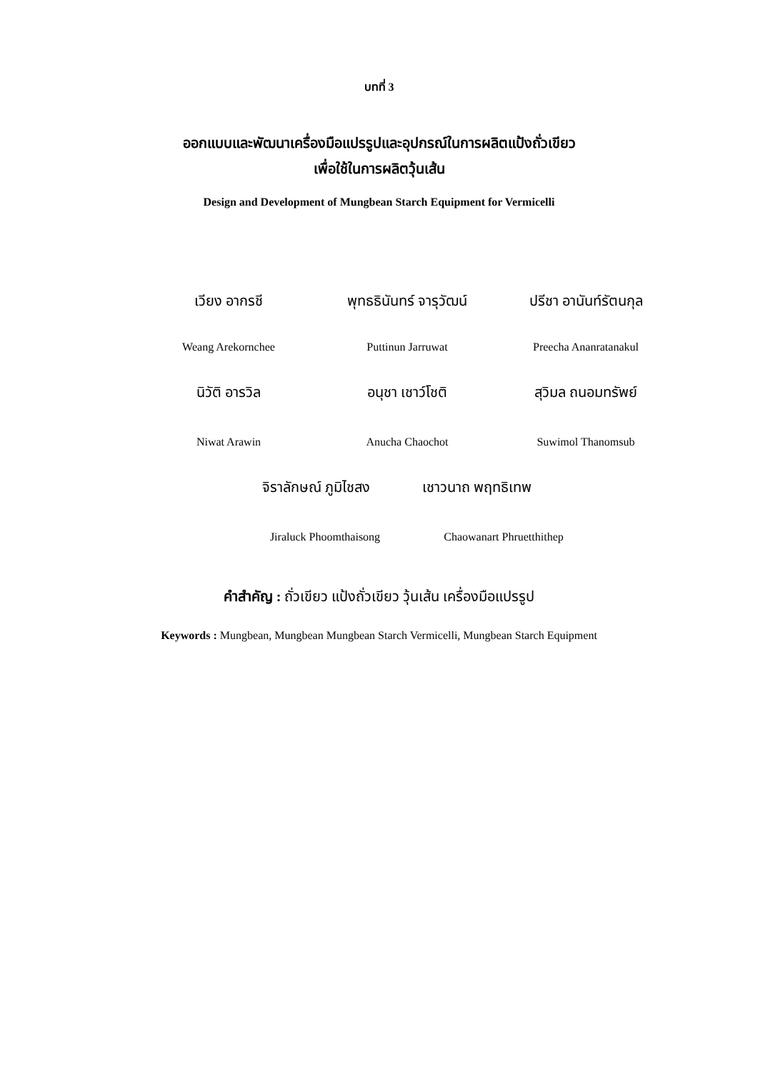บทที่ 3
ออกแบบและพัฒนาเครื่องมือแปรรูปและอุปกรณ์ในการผลิตแป้งถั่วเขียว
เพื่อใช้ในการผลิตวุ้นเส้น
Design and Development of Mungbean Starch Equipment for Vermicelli
เวียง อากรชี พุทธธินันทร์ จารุวัฒน์ ปรีชา อานันท์รัตนกุล
Weang Arekornchee Puttinun Jarruwat Preecha Ananratanakul
นิวัติ อารวิล อนุชา เชาว์โชติ สุวิมล ถนอมทรัพย์
Niwat Arawin Anucha Chaochot Suwimol Thanomsub
จิราลักษณ์ ภูมิไชสง เชาวนาถ พฤทธิเทพ
Jiraluck Phoomthaisong Chaowanart Phruetthithep
คำสำคัญ : ถั่วเขียว แป้งถั่วเขียว วุ้นเส้น เครื่องมือแปรรูป
Keywords : Mungbean, Mungbean Mungbean Starch Vermicelli, Mungbean Starch Equipment